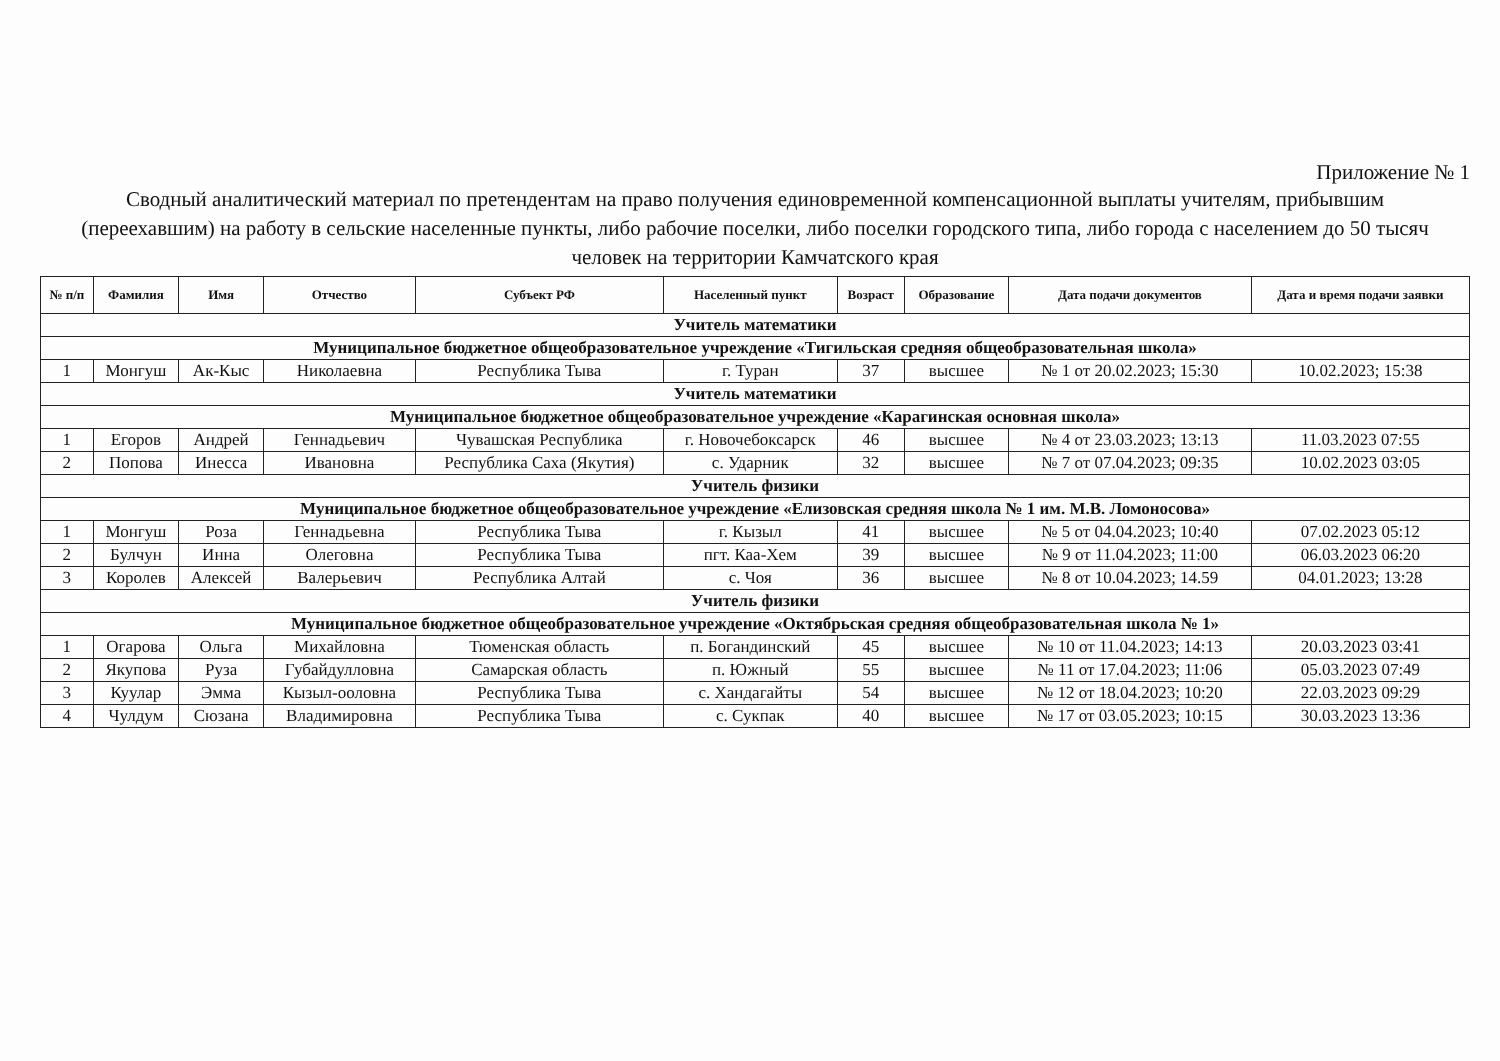Приложение № 1
Сводный аналитический материал по претендентам на право получения единовременной компенсационной выплаты учителям, прибывшим (переехавшим) на работу в сельские населенные пункты, либо рабочие поселки, либо поселки городского типа, либо города с населением до 50 тысяч человек на территории Камчатского края
| № п/п | Фамилия | Имя | Отчество | Субъект РФ | Населенный пункт | Возраст | Образование | Дата подачи документов | Дата и время подачи заявки |
| --- | --- | --- | --- | --- | --- | --- | --- | --- | --- |
| Учитель математики | | | | | | | | | |
| Муниципальное бюджетное общеобразовательное учреждение «Тигильская средняя общеобразовательная школа» | | | | | | | | | |
| 1 | Монгуш | Ак-Кыс | Николаевна | Республика Тыва | г. Туран | 37 | высшее | № 1 от 20.02.2023; 15:30 | 10.02.2023; 15:38 |
| Учитель математики | | | | | | | | | |
| Муниципальное бюджетное общеобразовательное учреждение «Карагинская основная школа» | | | | | | | | | |
| 1 | Егоров | Андрей | Геннадьевич | Чувашская Республика | г. Новочебоксарск | 46 | высшее | № 4 от 23.03.2023; 13:13 | 11.03.2023 07:55 |
| 2 | Попова | Инесса | Ивановна | Республика Саха (Якутия) | с. Ударник | 32 | высшее | № 7 от 07.04.2023; 09:35 | 10.02.2023 03:05 |
| Учитель физики | | | | | | | | | |
| Муниципальное бюджетное общеобразовательное учреждение «Елизовская средняя школа № 1 им. М.В. Ломоносова» | | | | | | | | | |
| 1 | Монгуш | Роза | Геннадьевна | Республика Тыва | г. Кызыл | 41 | высшее | № 5 от 04.04.2023; 10:40 | 07.02.2023 05:12 |
| 2 | Булчун | Инна | Олеговна | Республика Тыва | пгт. Каа-Хем | 39 | высшее | № 9 от 11.04.2023; 11:00 | 06.03.2023 06:20 |
| 3 | Королев | Алексей | Валерьевич | Республика Алтай | с. Чоя | 36 | высшее | № 8 от 10.04.2023; 14.59 | 04.01.2023; 13:28 |
| Учитель физики | | | | | | | | | |
| Муниципальное бюджетное общеобразовательное учреждение «Октябрьская средняя общеобразовательная школа № 1» | | | | | | | | | |
| 1 | Огарова | Ольга | Михайловна | Тюменская область | п. Богандинский | 45 | высшее | № 10 от 11.04.2023; 14:13 | 20.03.2023 03:41 |
| 2 | Якупова | Руза | Губайдулловна | Самарская область | п. Южный | 55 | высшее | № 11 от 17.04.2023; 11:06 | 05.03.2023 07:49 |
| 3 | Куулар | Эмма | Кызыл-ооловна | Республика Тыва | с. Хандагайты | 54 | высшее | № 12 от 18.04.2023; 10:20 | 22.03.2023 09:29 |
| 4 | Чулдум | Сюзана | Владимировна | Республика Тыва | с. Сукпак | 40 | высшее | № 17 от 03.05.2023; 10:15 | 30.03.2023 13:36 |